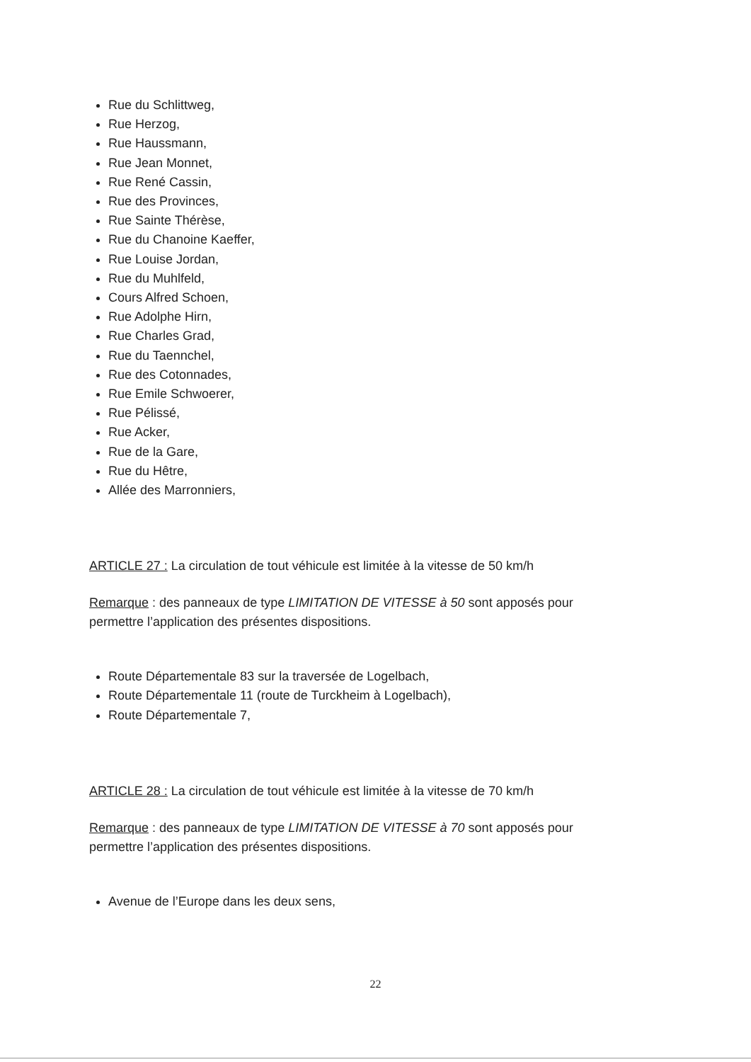Rue du Schlittweg,
Rue Herzog,
Rue Haussmann,
Rue Jean Monnet,
Rue René Cassin,
Rue des Provinces,
Rue Sainte Thérèse,
Rue du Chanoine Kaeffer,
Rue Louise Jordan,
Rue du Muhlfeld,
Cours Alfred Schoen,
Rue Adolphe Hirn,
Rue Charles Grad,
Rue du Taennchel,
Rue des Cotonnades,
Rue Emile Schwoerer,
Rue Pélissé,
Rue Acker,
Rue de la Gare,
Rue du Hêtre,
Allée des Marronniers,
ARTICLE 27 : La circulation de tout véhicule est limitée à la vitesse de 50 km/h
Remarque : des panneaux de type LIMITATION DE VITESSE à 50 sont apposés pour permettre l’application des présentes dispositions.
Route Départementale 83 sur la traversée de Logelbach,
Route Départementale 11 (route de Turckheim à Logelbach),
Route Départementale 7,
ARTICLE 28 : La circulation de tout véhicule est limitée à la vitesse de 70 km/h
Remarque : des panneaux de type LIMITATION DE VITESSE à 70 sont apposés pour permettre l’application des présentes dispositions.
Avenue de l’Europe dans les deux sens,
22